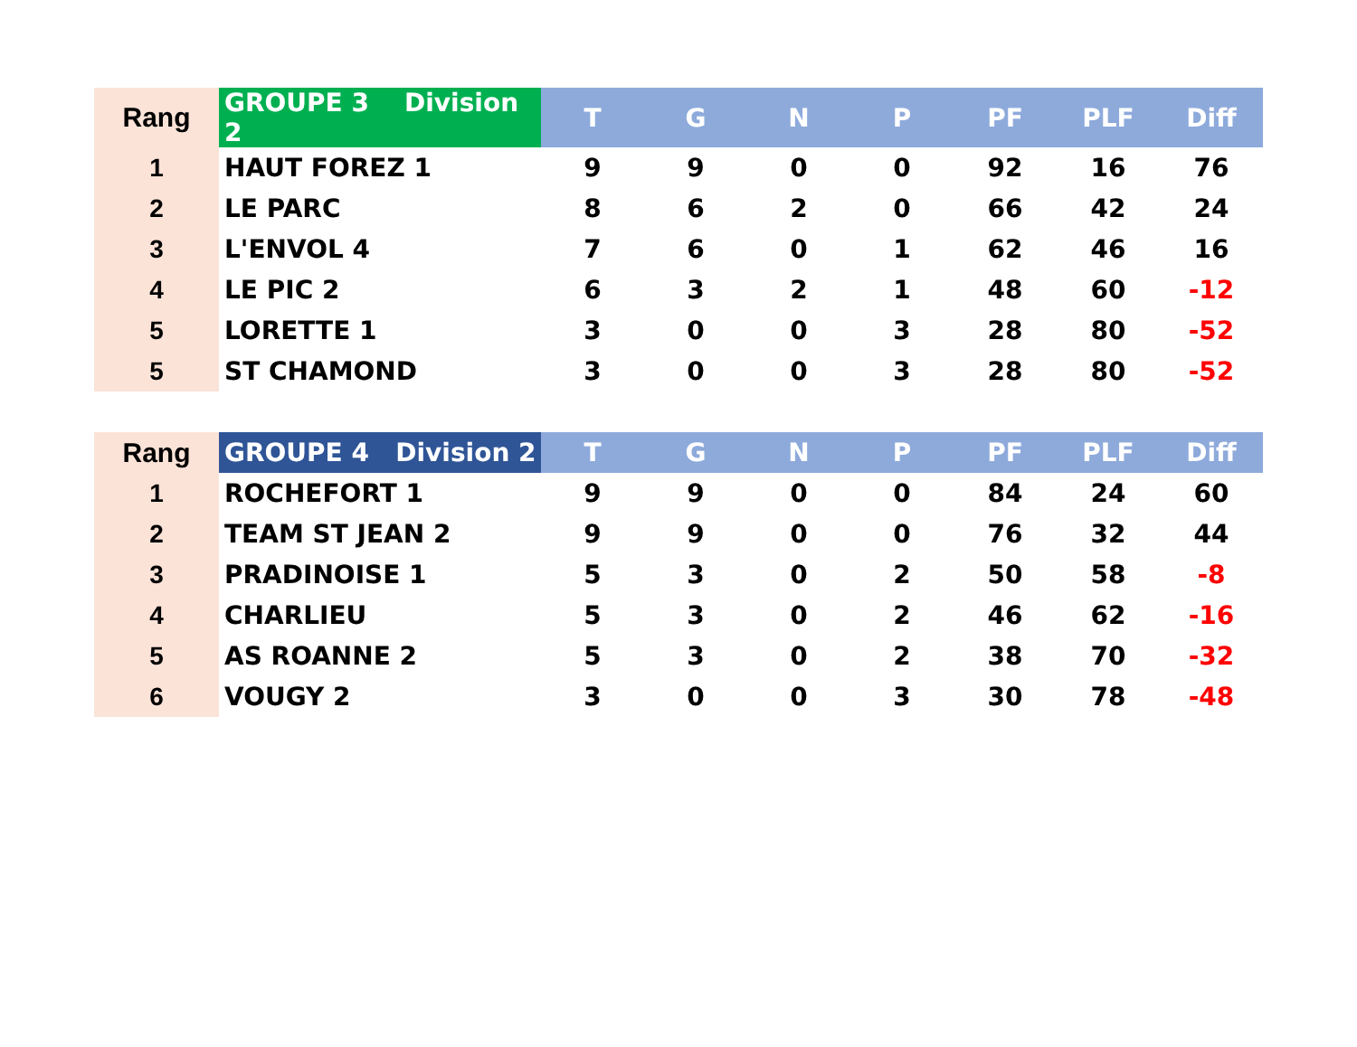| Rang | GROUPE 3 Division 2 | T | G | N | P | PF | PLF | Diff |
| --- | --- | --- | --- | --- | --- | --- | --- | --- |
| 1 | HAUT FOREZ 1 | 9 | 9 | 0 | 0 | 92 | 16 | 76 |
| 2 | LE PARC | 8 | 6 | 2 | 0 | 66 | 42 | 24 |
| 3 | L'ENVOL 4 | 7 | 6 | 0 | 1 | 62 | 46 | 16 |
| 4 | LE PIC 2 | 6 | 3 | 2 | 1 | 48 | 60 | -12 |
| 5 | LORETTE 1 | 3 | 0 | 0 | 3 | 28 | 80 | -52 |
| 5 | ST CHAMOND | 3 | 0 | 0 | 3 | 28 | 80 | -52 |
| Rang | GROUPE 4 Division 2 | T | G | N | P | PF | PLF | Diff |
| --- | --- | --- | --- | --- | --- | --- | --- | --- |
| 1 | ROCHEFORT 1 | 9 | 9 | 0 | 0 | 84 | 24 | 60 |
| 2 | TEAM ST JEAN 2 | 9 | 9 | 0 | 0 | 76 | 32 | 44 |
| 3 | PRADINOISE 1 | 5 | 3 | 0 | 2 | 50 | 58 | -8 |
| 4 | CHARLIEU | 5 | 3 | 0 | 2 | 46 | 62 | -16 |
| 5 | AS ROANNE 2 | 5 | 3 | 0 | 2 | 38 | 70 | -32 |
| 6 | VOUGY 2 | 3 | 0 | 0 | 3 | 30 | 78 | -48 |